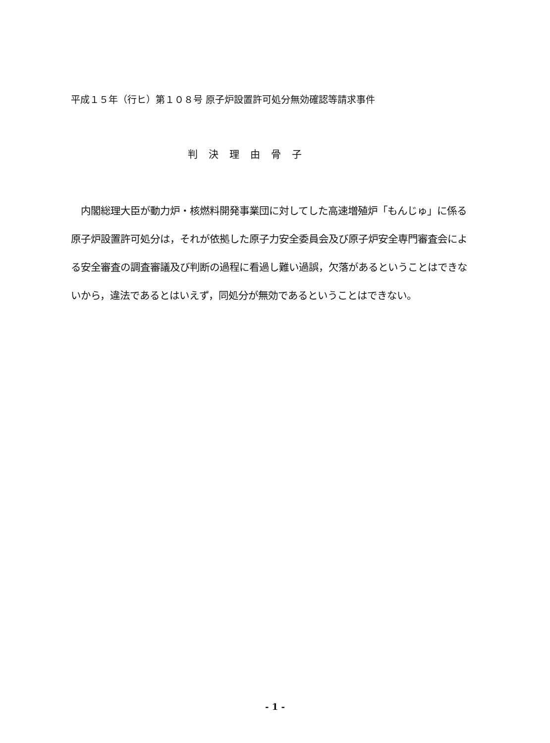平成１５年（行ヒ）第１０８号 原子炉設置許可処分無効確認等請求事件
判決理由骨子
内閣総理大臣が動力炉・核燃料開発事業団に対してした高速増殖炉「もんじゅ」に係る原子炉設置許可処分は，それが依拠した原子力安全委員会及び原子炉安全専門審査会による安全審査の調査審議及び判断の過程に看過し難い過誤，欠落があるということはできないから，違法であるとはいえず，同処分が無効であるということはできない。
- 1 -